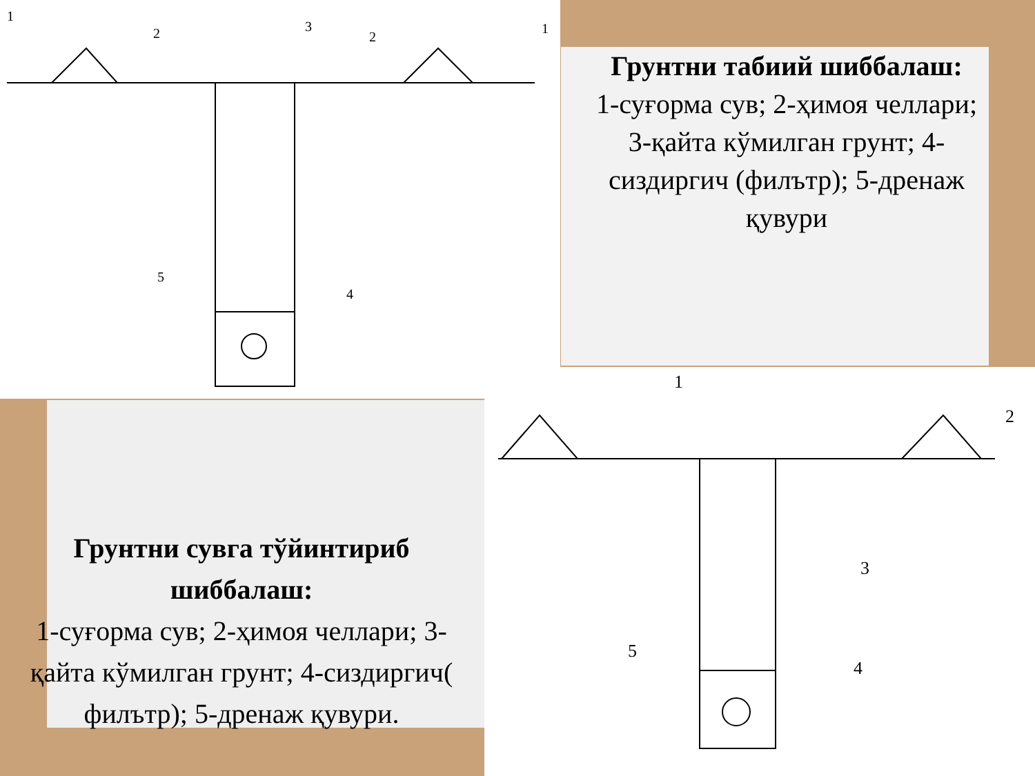1
2
3
2
1
5
4
1
2
3
4
5
Грунтни табиий шиббалаш:
1-суғорма сув; 2-ҳимоя челлари; 3-қайта кўмилган грунт; 4-сиздиргич (филътр); 5-дренаж қувури
Грунтни сувга тўйинтириб шиббалаш:
1-суғорма сув; 2-ҳимоя челлари; 3-қайта кўмилган грунт; 4-сиздиргич( филътр); 5-дренаж қувури.